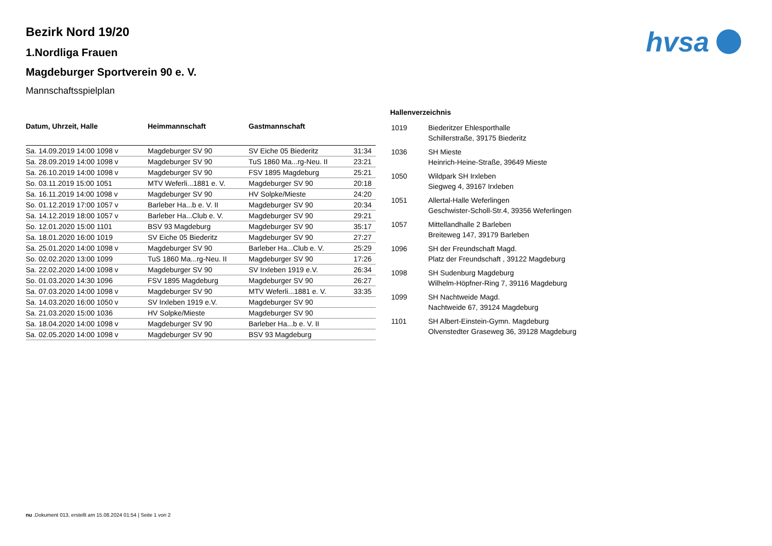hvsa
Bezirk Nord 19/20
1.Nordliga Frauen
Magdeburger Sportverein 90 e. V.
Mannschaftsspielplan
| Datum, Uhrzeit, Halle | Heimmannschaft | Gastmannschaft | |
| --- | --- | --- | --- |
| Sa. 14.09.2019 14:00 1098 v | Magdeburger SV 90 | SV Eiche 05 Biederitz | 31:34 |
| Sa. 28.09.2019 14:00 1098 v | Magdeburger SV 90 | TuS 1860 Ma...rg-Neu. II | 23:21 |
| Sa. 26.10.2019 14:00 1098 v | Magdeburger SV 90 | FSV 1895 Magdeburg | 25:21 |
| So. 03.11.2019 15:00 1051 | MTV Weferli...1881 e. V. | Magdeburger SV 90 | 20:18 |
| Sa. 16.11.2019 14:00 1098 v | Magdeburger SV 90 | HV Solpke/Mieste | 24:20 |
| So. 01.12.2019 17:00 1057 v | Barleber Ha...b e. V. II | Magdeburger SV 90 | 20:34 |
| Sa. 14.12.2019 18:00 1057 v | Barleber Ha...Club e. V. | Magdeburger SV 90 | 29:21 |
| So. 12.01.2020 15:00 1101 | BSV 93 Magdeburg | Magdeburger SV 90 | 35:17 |
| Sa. 18.01.2020 16:00 1019 | SV Eiche 05 Biederitz | Magdeburger SV 90 | 27:27 |
| Sa. 25.01.2020 14:00 1098 v | Magdeburger SV 90 | Barleber Ha...Club e. V. | 25:29 |
| So. 02.02.2020 13:00 1099 | TuS 1860 Ma...rg-Neu. II | Magdeburger SV 90 | 17:26 |
| Sa. 22.02.2020 14:00 1098 v | Magdeburger SV 90 | SV Irxleben 1919 e.V. | 26:34 |
| So. 01.03.2020 14:30 1096 | FSV 1895 Magdeburg | Magdeburger SV 90 | 26:27 |
| Sa. 07.03.2020 14:00 1098 v | Magdeburger SV 90 | MTV Weferli...1881 e. V. | 33:35 |
| Sa. 14.03.2020 16:00 1050 v | SV Irxleben 1919 e.V. | Magdeburger SV 90 | |
| Sa. 21.03.2020 15:00 1036 | HV Solpke/Mieste | Magdeburger SV 90 | |
| Sa. 18.04.2020 14:00 1098 v | Magdeburger SV 90 | Barleber Ha...b e. V. II | |
| Sa. 02.05.2020 14:00 1098 v | Magdeburger SV 90 | BSV 93 Magdeburg | |
Hallenverzeichnis
| 1019 | Biederitzer Ehlesporthalle Schillerstraße, 39175 Biederitz |
| 1036 | SH Mieste Heinrich-Heine-Straße, 39649 Mieste |
| 1050 | Wildpark SH Irxleben Siegweg 4, 39167 Irxleben |
| 1051 | Allertal-Halle Weferlingen Geschwister-Scholl-Str.4, 39356 Weferlingen |
| 1057 | Mittellandhalle 2 Barleben Breiteweg 147, 39179 Barleben |
| 1096 | SH der Freundschaft Magd. Platz der Freundschaft , 39122 Magdeburg |
| 1098 | SH Sudenburg Magdeburg Wilhelm-Höpfner-Ring 7, 39116 Magdeburg |
| 1099 | SH Nachtweide Magd. Nachtweide 67, 39124 Magdeburg |
| 1101 | SH Albert-Einstein-Gymn. Magdeburg Olvenstedter Graseweg 36, 39128 Magdeburg |
nu .Dokument 013, erstellt am 15.08.2024 01:54 | Seite 1 von 2